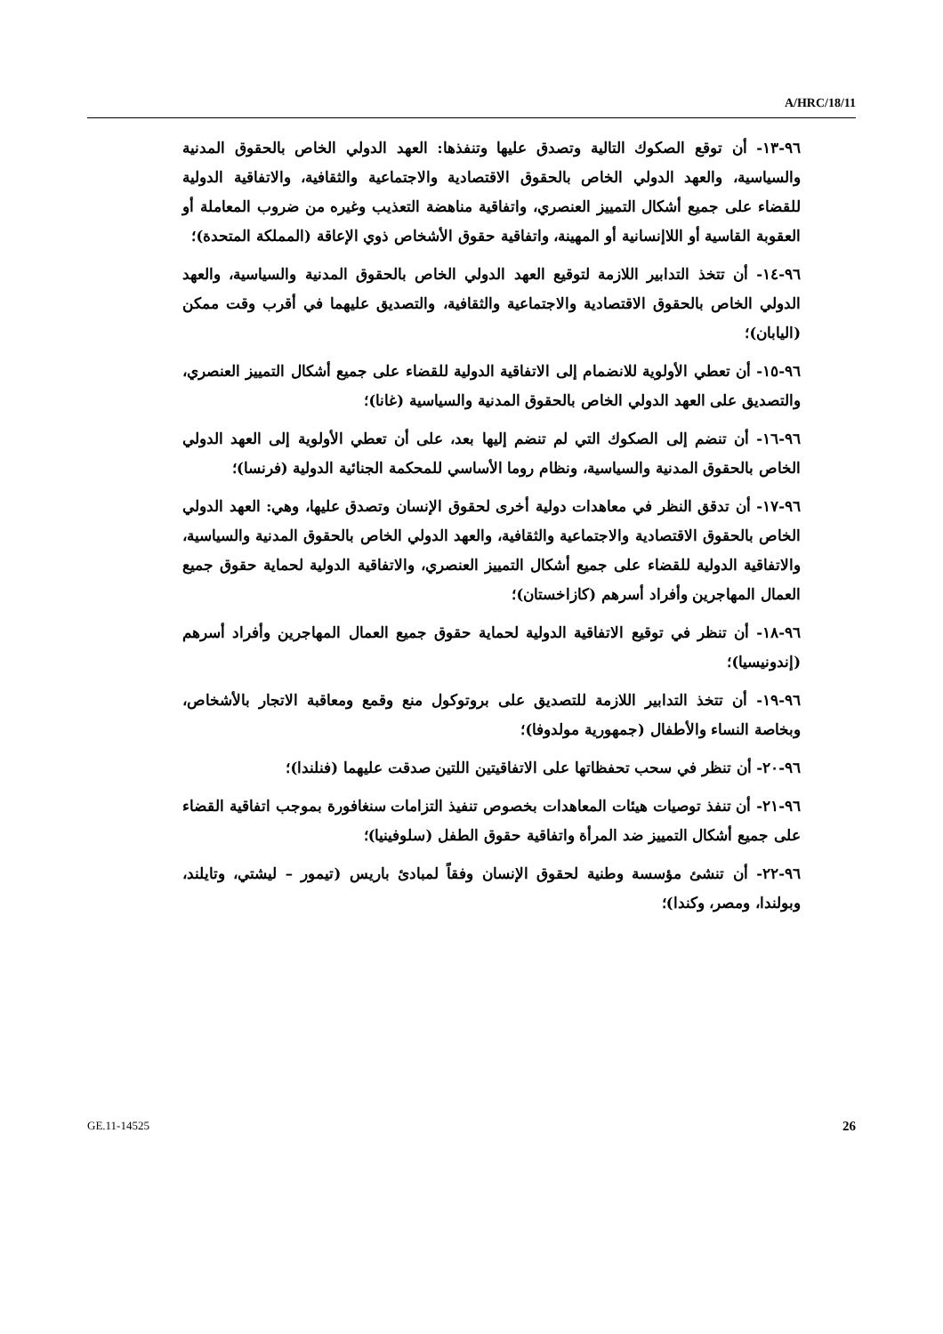A/HRC/18/11
٩٦-١٣- أن توقع الصكوك التالية وتصدق عليها وتنفذها: العهد الدولي الخاص بالحقوق المدنية والسياسية، والعهد الدولي الخاص بالحقوق الاقتصادية والاجتماعية والثقافية، والاتفاقية الدولية للقضاء على جميع أشكال التمييز العنصري، واتفاقية مناهضة التعذيب وغيره من ضروب المعاملة أو العقوبة القاسية أو اللاإنسانية أو المهينة، واتفاقية حقوق الأشخاص ذوي الإعاقة (المملكة المتحدة)؛
٩٦-١٤- أن تتخذ التدابير اللازمة لتوقيع العهد الدولي الخاص بالحقوق المدنية والسياسية، والعهد الدولي الخاص بالحقوق الاقتصادية والاجتماعية والثقافية، والتصديق عليهما في أقرب وقت ممكن (اليابان)؛
٩٦-١٥- أن تعطي الأولوية للانضمام إلى الاتفاقية الدولية للقضاء على جميع أشكال التمييز العنصري، والتصديق على العهد الدولي الخاص بالحقوق المدنية والسياسية (غانا)؛
٩٦-١٦- أن تنضم إلى الصكوك التي لم تنضم إليها بعد، على أن تعطي الأولوية إلى العهد الدولي الخاص بالحقوق المدنية والسياسية، ونظام روما الأساسي للمحكمة الجنائية الدولية (فرنسا)؛
٩٦-١٧- أن تدقق النظر في معاهدات دولية أخرى لحقوق الإنسان وتصدق عليها، وهي: العهد الدولي الخاص بالحقوق الاقتصادية والاجتماعية والثقافية، والعهد الدولي الخاص بالحقوق المدنية والسياسية، والاتفاقية الدولية للقضاء على جميع أشكال التمييز العنصري، والاتفاقية الدولية لحماية حقوق جميع العمال المهاجرين وأفراد أسرهم (كازاخستان)؛
٩٦-١٨- أن تنظر في توقيع الاتفاقية الدولية لحماية حقوق جميع العمال المهاجرين وأفراد أسرهم (إندونيسيا)؛
٩٦-١٩- أن تتخذ التدابير اللازمة للتصديق على بروتوكول منع وقمع ومعاقبة الاتجار بالأشخاص، وبخاصة النساء والأطفال (جمهورية مولدوفا)؛
٩٦-٢٠- أن تنظر في سحب تحفظاتها على الاتفاقيتين اللتين صدقت عليهما (فنلندا)؛
٩٦-٢١- أن تنفذ توصيات هيئات المعاهدات بخصوص تنفيذ التزامات سنغافورة بموجب اتفاقية القضاء على جميع أشكال التمييز ضد المرأة واتفاقية حقوق الطفل (سلوفينيا)؛
٩٦-٢٢- أن تنشئ مؤسسة وطنية لحقوق الإنسان وفقاً لمبادئ باريس (تيمور – ليشتي، وتايلند، وبولندا، ومصر، وكندا)؛
GE.11-14525 26